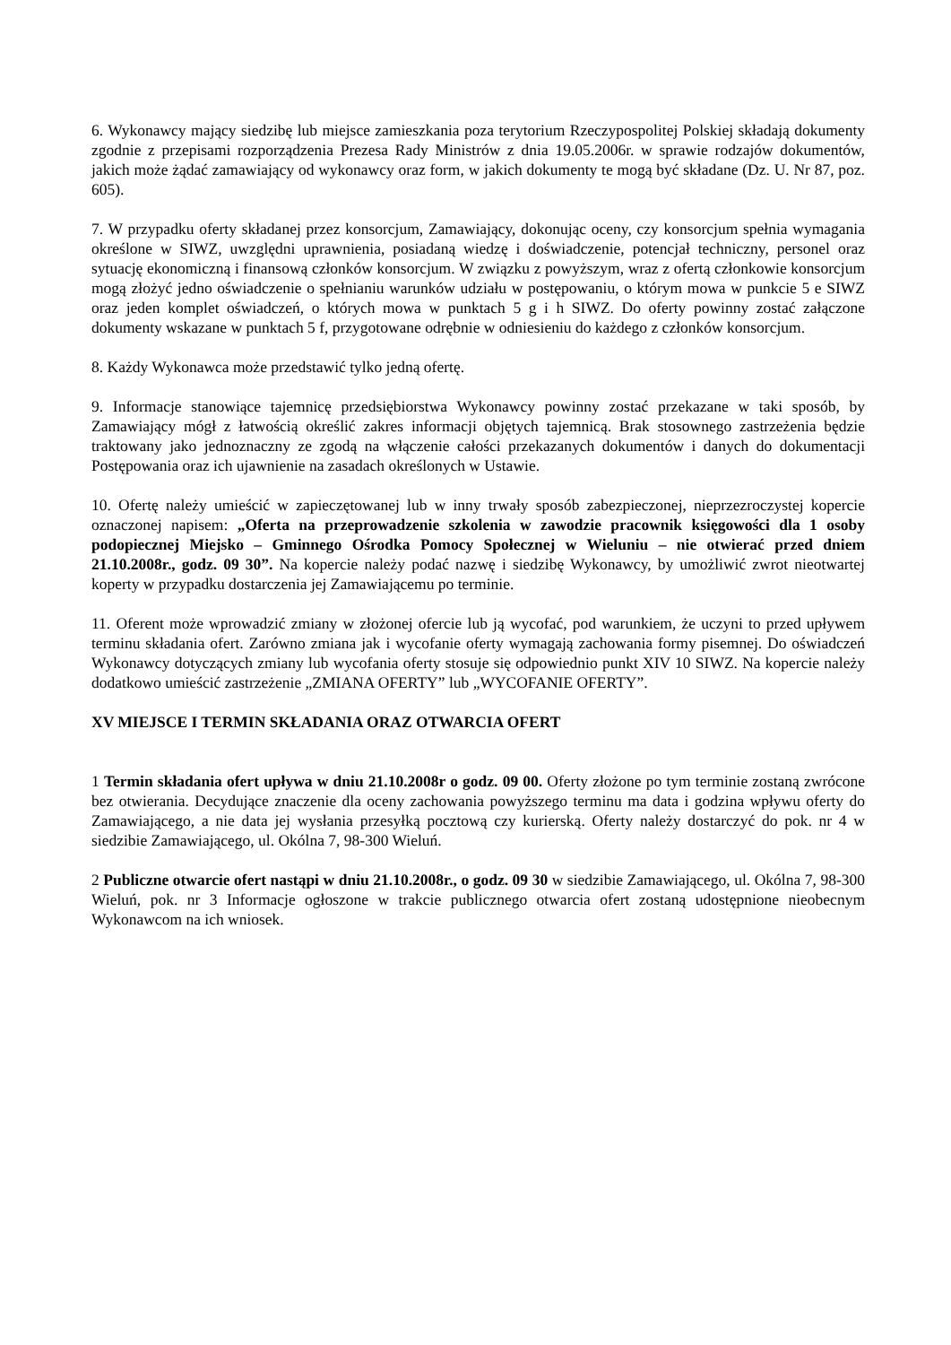6. Wykonawcy mający siedzibę lub miejsce zamieszkania poza terytorium Rzeczypospolitej Polskiej składają dokumenty zgodnie z przepisami rozporządzenia Prezesa Rady Ministrów z dnia 19.05.2006r. w sprawie rodzajów dokumentów, jakich może żądać zamawiający od wykonawcy oraz form, w jakich dokumenty te mogą być składane (Dz. U. Nr 87, poz. 605).
7. W przypadku oferty składanej przez konsorcjum, Zamawiający, dokonując oceny, czy konsorcjum spełnia wymagania określone w SIWZ, uwzględni uprawnienia, posiadaną wiedzę i doświadczenie, potencjał techniczny, personel oraz sytuację ekonomiczną i finansową członków konsorcjum. W związku z powyższym, wraz z ofertą członkowie konsorcjum mogą złożyć jedno oświadczenie o spełnianiu warunków udziału w postępowaniu, o którym mowa w punkcie 5 e SIWZ oraz jeden komplet oświadczeń, o których mowa w punktach 5 g i h SIWZ. Do oferty powinny zostać załączone dokumenty wskazane w punktach 5 f, przygotowane odrębnie w odniesieniu do każdego z członków konsorcjum.
8. Każdy Wykonawca może przedstawić tylko jedną ofertę.
9. Informacje stanowiące tajemnicę przedsiębiorstwa Wykonawcy powinny zostać przekazane w taki sposób, by Zamawiający mógł z łatwością określić zakres informacji objętych tajemnicą. Brak stosownego zastrzeżenia będzie traktowany jako jednoznaczny ze zgodą na włączenie całości przekazanych dokumentów i danych do dokumentacji Postępowania oraz ich ujawnienie na zasadach określonych w Ustawie.
10. Ofertę należy umieścić w zapieczętowanej lub w inny trwały sposób zabezpieczonej, nieprzezroczystej kopercie oznaczonej napisem: „Oferta na przeprowadzenie szkolenia w zawodzie pracownik księgowości dla 1 osoby podopiecznej Miejsko – Gminnego Ośrodka Pomocy Społecznej w Wieluniu – nie otwierać przed dniem 21.10.2008r., godz. 09 30”. Na kopercie należy podać nazwę i siedzibę Wykonawcy, by umożliwić zwrot nieotwartej koperty w przypadku dostarczenia jej Zamawiającemu po terminie.
11. Oferent może wprowadzić zmiany w złożonej ofercie lub ją wycofać, pod warunkiem, że uczyni to przed upływem terminu składania ofert. Zarówno zmiana jak i wycofanie oferty wymagają zachowania formy pisemnej. Do oświadczeń Wykonawcy dotyczących zmiany lub wycofania oferty stosuje się odpowiednio punkt XIV 10 SIWZ. Na kopercie należy dodatkowo umieścić zastrzeżenie „ZMIANA OFERTY” lub „WYCOFANIE OFERTY”.
XV MIEJSCE I TERMIN SKŁADANIA ORAZ OTWARCIA OFERT
1 Termin składania ofert upływa w dniu 21.10.2008r o godz. 09 00. Oferty złożone po tym terminie zostaną zwrócone bez otwierania. Decydujące znaczenie dla oceny zachowania powyższego terminu ma data i godzina wpływu oferty do Zamawiającego, a nie data jej wysłania przesyłką pocztową czy kurierską. Oferty należy dostarczyć do pok. nr 4 w siedzibie Zamawiającego, ul. Okólna 7, 98-300 Wieluń.
2 Publiczne otwarcie ofert nastąpi w dniu 21.10.2008r., o godz. 09 30 w siedzibie Zamawiającego, ul. Okólna 7, 98-300 Wieluń, pok. nr 3 Informacje ogłoszone w trakcie publicznego otwarcia ofert zostaną udostępnione nieobecnym Wykonawcom na ich wniosek.